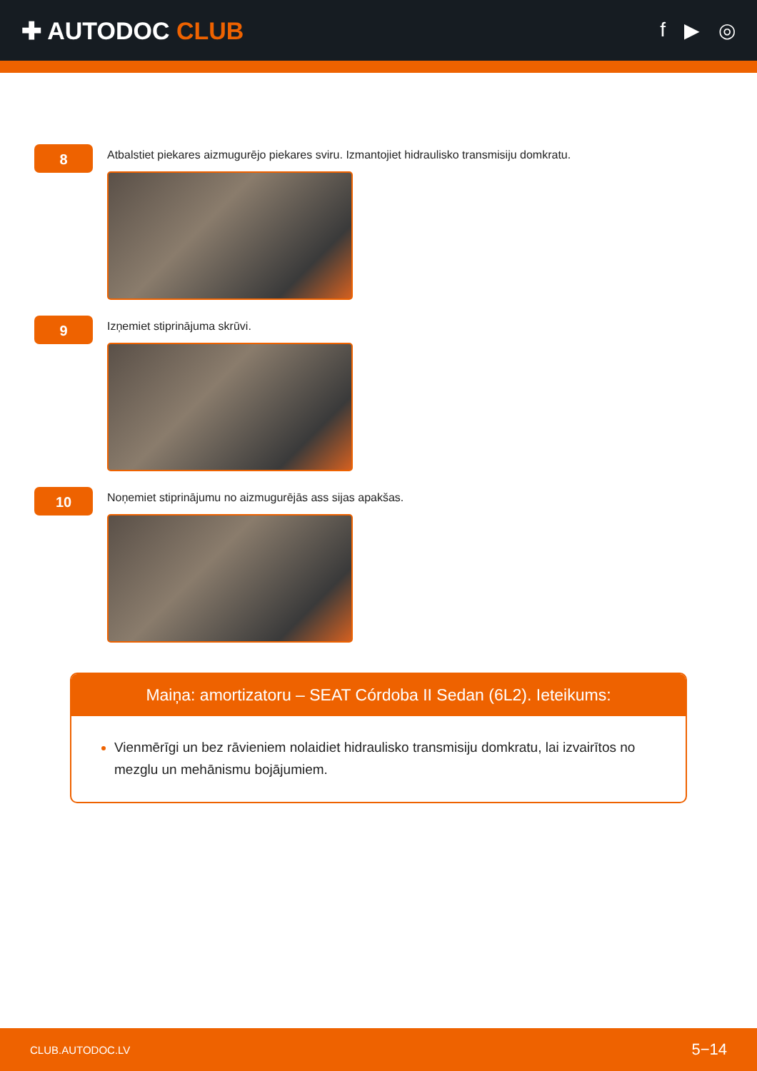✚ AUTODOC CLUB
f ▶ ◎
8
Atbalstiet piekares aizmugurējo piekares sviru. Izmantojiet hidraulisko transmisiju domkratu.
9
Izņemiet stiprinājuma skrūvi.
10
Noņemiet stiprinājumu no aizmugurējās ass sijas apakšas.
Maiņa: amortizatoru – SEAT Córdoba II Sedan (6L2). Ieteikums:
Vienmērīgi un bez rāvieniem nolaidiet hidraulisko transmisiju domkratu, lai izvairītos no mezglu un mehānismu bojājumiem.
CLUB.AUTODOC.LV 5−14